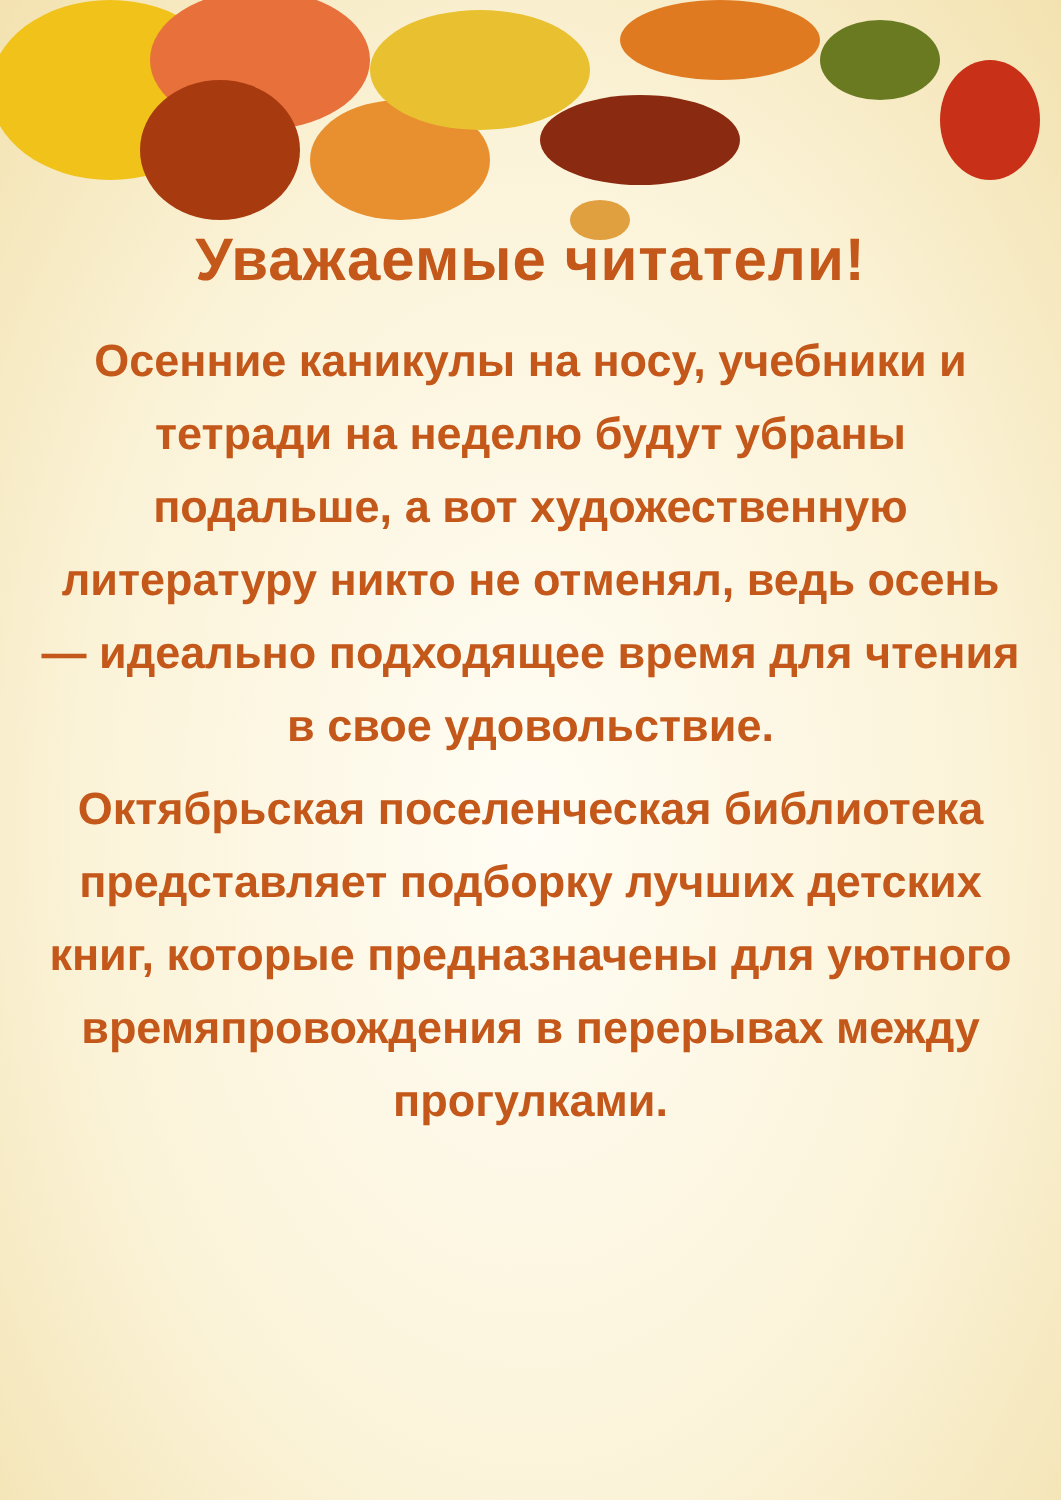Уважаемые читатели!
Осенние каникулы на носу, учебники и тетради на неделю будут убраны подальше, а вот художественную литературу никто не отменял, ведь осень — идеально подходящее время для чтения в свое удовольствие.
Октябрьская поселенческая библиотека представляет подборку лучших детских книг, которые предназначены для уютного времяпровождения в перерывах между прогулками.